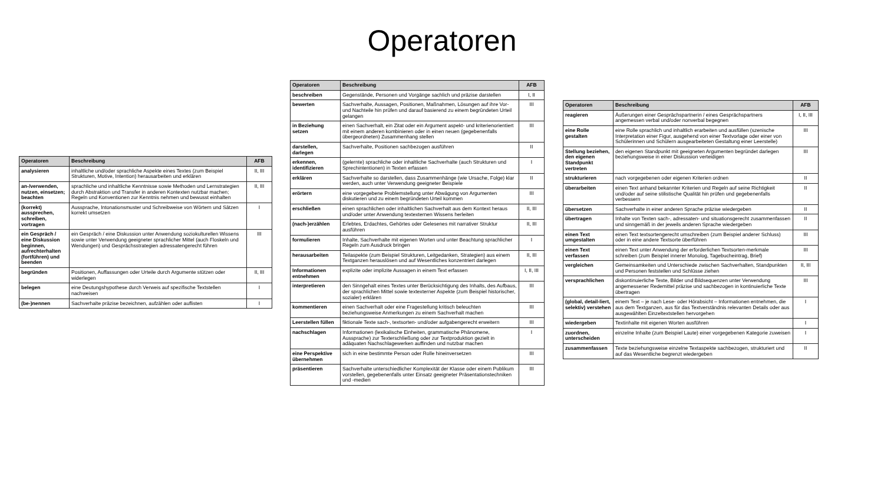Operatoren
| Operatoren | Beschreibung | AFB |
| --- | --- | --- |
| analysieren | inhaltliche und/oder sprachliche Aspekte eines Textes (zum Beispiel Strukturen, Motive, Intention) herausarbeiten und erklären | II, III |
| an-/verwenden, nutzen, einsetzen; beachten | sprachliche und inhaltliche Kenntnisse sowie Methoden und Lernstrategien durch Abstraktion und Transfer in anderen Kontexten nutzbar machen; Regeln und Konventionen zur Kenntnis nehmen und bewusst einhalten | II, III |
| (korrekt) aussprechen, schreiben, vortragen | Aussprache, Intonationsmuster und Schreibweise von Wörtern und Sätzen korrekt umsetzen | I |
| ein Gespräch / eine Diskussion beginnen, aufrechterhalten (fortführen) und beenden | ein Gespräch / eine Diskussion unter Anwendung soziokulturellen Wissens sowie unter Verwendung geeigneter sprachlicher Mittel (auch Floskeln und Wendungen) und Gesprächsstrategien adressatengerecht führen | III |
| begründen | Positionen, Auffassungen oder Urteile durch Argumente stützen oder widerlegen | II, III |
| belegen | eine Deutungshypothese durch Verweis auf spezifische Textstellen nachweisen | I |
| (be-)nennen | Sachverhalte präzise bezeichnen, aufzählen oder auflisten | I |
| Operatoren | Beschreibung | AFB |
| --- | --- | --- |
| beschreiben | Gegenstände, Personen und Vorgänge sachlich und präzise darstellen | I, II |
| bewerten | Sachverhalte, Aussagen, Positionen, Maßnahmen, Lösungen auf ihre Vor- und Nachteile hin prüfen und darauf basierend zu einem begründeten Urteil gelangen | III |
| in Beziehung setzen | einen Sachverhalt, ein Zitat oder ein Argument aspekt- und kriterienorientiert mit einem anderen kombinieren oder in einen neuen (gegebenenfalls übergeordneten) Zusammenhang stellen | III |
| darstellen, darlegen | Sachverhalte, Positionen sachbezogen ausführen | II |
| erkennen, identifizieren | (gelernte) sprachliche oder inhaltliche Sachverhalte (auch Strukturen und Sprechintentionen) in Texten erfassen | I |
| erklären | Sachverhalte so darstellen, dass Zusammenhänge (wie Ursache, Folge) klar werden, auch unter Verwendung geeigneter Beispiele | II |
| erörtern | eine vorgegebene Problemstellung unter Abwägung von Argumenten diskutieren und zu einem begründeten Urteil kommen | III |
| erschließen | einen sprachlichen oder inhaltlichen Sachverhalt aus dem Kontext heraus und/oder unter Anwendung textexternen Wissens herleiten | II, III |
| (nach-)erzählen | Erlebtes, Erdachtes, Gehörtes oder Gelesenes mit narrativer Struktur ausführen | II, III |
| formulieren | Inhalte, Sachverhalte mit eigenen Worten und unter Beachtung sprachlicher Regeln zum Ausdruck bringen | I |
| herausarbeiten | Teilaspekte (zum Beispiel Strukturen, Leitgedanken, Strategien) aus einem Textganzen herauslösen und auf Wesentliches konzentriert darlegen | II, III |
| Informationen entnehmen | explizite oder implizite Aussagen in einem Text erfassen | I, II, III |
| interpretieren | den Sinngehalt eines Textes unter Berücksichtigung des Inhalts, des Aufbaus, der sprachlichen Mittel sowie textexterner Aspekte (zum Beispiel historischer, sozialer) erklären | III |
| kommentieren | einen Sachverhalt oder eine Fragestellung kritisch beleuchten beziehungsweise Anmerkungen zu einem Sachverhalt machen | III |
| Leerstellen füllen | fiktionale Texte sach-, textsorten- und/oder aufgabengerecht erweitern | III |
| nachschlagen | Informationen (lexikalische Einheiten, grammatische Phänomene, Aussprache) zur Texterschließung oder zur Textproduktion gezielt in adäquaten Nachschlagewerken auffinden und nutzbar machen | I |
| eine Perspektive übernehmen | sich in eine bestimmte Person oder Rolle hineinversetzen | III |
| präsentieren | Sachverhalte unterschiedlicher Komplexität der Klasse oder einem Publikum vorstellen, gegebenenfalls unter Einsatz geeigneter Präsentationstechniken und -medien | III |
| Operatoren | Beschreibung | AFB |
| --- | --- | --- |
| reagieren | Äußerungen einer Gesprächspartnerin / eines Gesprächspartners angemessen verbal und/oder nonverbal begegnen | I, II, III |
| eine Rolle gestalten | eine Rolle sprachlich und inhaltlich erarbeiten und ausfüllen (szenische Interpretation einer Figur, ausgehend von einer Textvorlage oder einer von Schülerinnen und Schülern ausgearbeiteten Gestaltung einer Leerstelle) | III |
| Stellung beziehen, den eigenen Standpunkt vertreten | den eigenen Standpunkt mit geeigneten Argumenten begründet darlegen beziehungsweise in einer Diskussion verteidigen | III |
| strukturieren | nach vorgegebenen oder eigenen Kriterien ordnen | II |
| überarbeiten | einen Text anhand bekannter Kriterien und Regeln auf seine Richtigkeit und/oder auf seine stilistische Qualität hin prüfen und gegebenenfalls verbessern | II |
| übersetzen | Sachverhalte in einer anderen Sprache präzise wiedergeben | II |
| übertragen | Inhalte von Texten sach-, adressaten- und situationsgerecht zusammenfassen und sinngemäß in der jeweils anderen Sprache wiedergeben | II |
| einen Text umgestalten | einen Text textsortengerecht umschreiben (zum Beispiel anderer Schluss) oder in eine andere Textsorte überführen | III |
| einen Text verfassen | einen Text unter Anwendung der erforderlichen Textsorten-merkmale schreiben (zum Beispiel innerer Monolog, Tagebucheintrag, Brief) | III |
| vergleichen | Gemeinsamkeiten und Unterschiede zwischen Sachverhalten, Standpunkten und Personen feststellen und Schlüsse ziehen | II, III |
| versprachlichen | diskontinuierliche Texte, Bilder und Bildsequenzen unter Verwendung angemessener Redemittel präzise und sachbezogen in kontinuierliche Texte übertragen | III |
| (global, detail-liert, selektiv) verstehen | einem Text – je nach Lese- oder Hörabsicht – Informationen entnehmen, die aus dem Textganzen, aus für das Textverständnis relevanten Details oder aus ausgewählten Einzeltextstellen hervorgehen | I |
| wiedergeben | Textinhalte mit eigenen Worten ausführen | I |
| zuordnen, unterscheiden | einzelne Inhalte (zum Beispiel Laute) einer vorgegebenen Kategorie zuweisen | I |
| zusammenfassen | Texte beziehungsweise einzelne Textaspekte sachbezogen, strukturiert und auf das Wesentliche begrenzt wiedergeben | II |